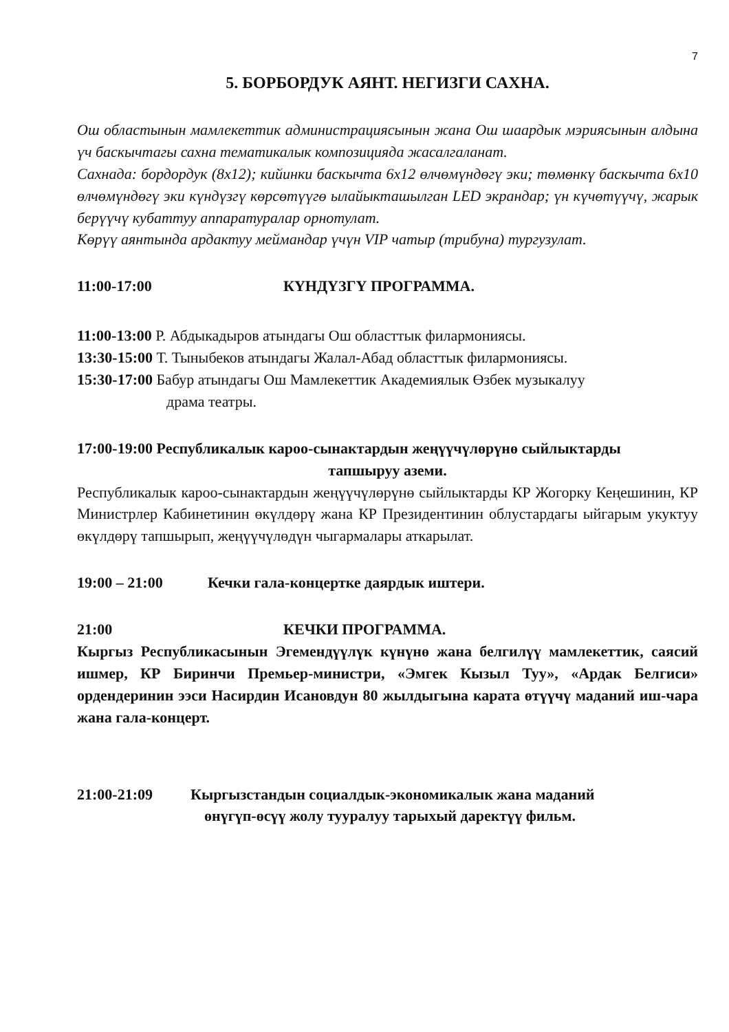7
5. БОРБОРДУК АЯНТ. НЕГИЗГИ САХНА.
Ош областынын мамлекеттик администрациясынын жана Ош шаардык мэриясынын алдына үч баскычтагы сахна тематикалык композицияда жасалгаланат.
Сахнада: бордордук (8х12); кийинки баскычта 6х12 өлчөмүндөгү эки; төмөнкү баскычта 6х10 өлчөмүндөгү эки күндүзгү көрсөтүүгө ылайыкташылган LED экрандар; үн күчөтүүчү, жарык берүүчү кубаттуу аппаратуралар орнотулат.
Көрүү аянтында ардактуу меймандар үчүн VIP чатыр (трибуна) тургузулат.
11:00-17:00 КҮНДҮЗГҮ ПРОГРАММА.
11:00-13:00 Р. Абдыкадыров атындагы Ош областтык филармониясы.
13:30-15:00 Т. Тыныбеков атындагы Жалал-Абад областтык филармониясы.
15:30-17:00 Бабур атындагы Ош Мамлекеттик Академиялык Өзбек музыкалуу
драма театры.
17:00-19:00 Республикалык кароо-сынактардын жеңүүчүлөрүнө сыйлыктарды
тапшыруу аземи.
Республикалык кароо-сынактардын жеңүүчүлөрүнө сыйлыктарды КР Жогорку Кеңешинин, КР Министрлер Кабинетинин өкүлдөрү жана КР Президентинин облустардагы ыйгарым укуктуу өкүлдөрү тапшырып, жеңүүчүлөдүн чыгармалары аткарылат.
19:00 – 21:00 Кечки гала-концертке даярдык иштери.
21:00 КЕЧКИ ПРОГРАММА.
Кыргыз Республикасынын Эгемендүүлүк күнүнө жана белгилүү мамлекеттик, саясий ишмер, КР Биринчи Премьер-министри, «Эмгек Кызыл Туу», «Ардак Белгиси» ордендеринин ээси Насирдин Исановдун 80 жылдыгына карата өтүүчү маданий иш-чара жана гала-концерт.
21:00-21:09 Кыргызстандын социалдык-экономикалык жана маданий
өнүгүп-өсүү жолу тууралуу тарыхый даректүү фильм.